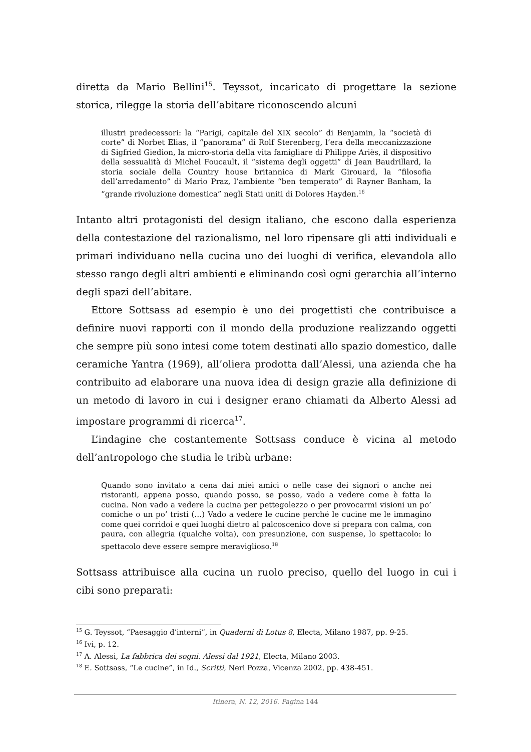diretta da Mario Bellini<sup>15</sup>. Teyssot, incaricato di progettare la sezione storica, rilegge la storia dell’abitare riconoscendo alcuni
illustri predecessori: la “Parigi, capitale del XIX secolo” di Benjamin, la “società di corte” di Norbet Elias, il “panorama” di Rolf Sterenberg, l’era della meccanizzazione di Sigfried Giedion, la micro-storia della vita famigliare di Philippe Ariès, il dispositivo della sessualità di Michel Foucault, il “sistema degli oggetti” di Jean Baudrillard, la storia sociale della Country house britannica di Mark Girouard, la “filosofia dell’arredamento” di Mario Praz, l’ambiente “ben temperato” di Rayner Banham, la “grande rivoluzione domestica” negli Stati uniti di Dolores Hayden.<sup>16</sup>
Intanto altri protagonisti del design italiano, che escono dalla esperienza della contestazione del razionalismo, nel loro ripensare gli atti individuali e primari individuano nella cucina uno dei luoghi di verifica, elevandola allo stesso rango degli altri ambienti e eliminando così ogni gerarchia all’interno degli spazi dell’abitare.
Ettore Sottsass ad esempio è uno dei progettisti che contribuisce a definire nuovi rapporti con il mondo della produzione realizzando oggetti che sempre più sono intesi come totem destinati allo spazio domestico, dalle ceramiche Yantra (1969), all’oliera prodotta dall’Alessi, una azienda che ha contribuito ad elaborare una nuova idea di design grazie alla definizione di un metodo di lavoro in cui i designer erano chiamati da Alberto Alessi ad impostare programmi di ricerca<sup>17</sup>.
L’indagine che costantemente Sottsass conduce è vicina al metodo dell’antropologo che studia le tribù urbane:
Quando sono invitato a cena dai miei amici o nelle case dei signori o anche nei ristoranti, appena posso, quando posso, se posso, vado a vedere come è fatta la cucina. Non vado a vedere la cucina per pettegolezzo o per provocarmi visioni un po’ comiche o un po’ tristi (…) Vado a vedere le cucine perché le cucine me le immagino come quei corridoi e quei luoghi dietro al palcoscenico dove si prepara con calma, con paura, con allegria (qualche volta), con presunzione, con suspense, lo spettacolo: lo spettacolo deve essere sempre meraviglioso.<sup>18</sup>
Sottsass attribuisce alla cucina un ruolo preciso, quello del luogo in cui i cibi sono preparati:
<sup>15</sup> G. Teyssot, “Paesaggio d’interni”, in Quaderni di Lotus 8, Electa, Milano 1987, pp. 9-25.
<sup>16</sup> Ivi, p. 12.
<sup>17</sup> A. Alessi, La fabbrica dei sogni. Alessi dal 1921, Electa, Milano 2003.
<sup>18</sup> E. Sottsass, “Le cucine”, in Id., Scritti, Neri Pozza, Vicenza 2002, pp. 438-451.
Itinera, N. 12, 2016. Pagina 144